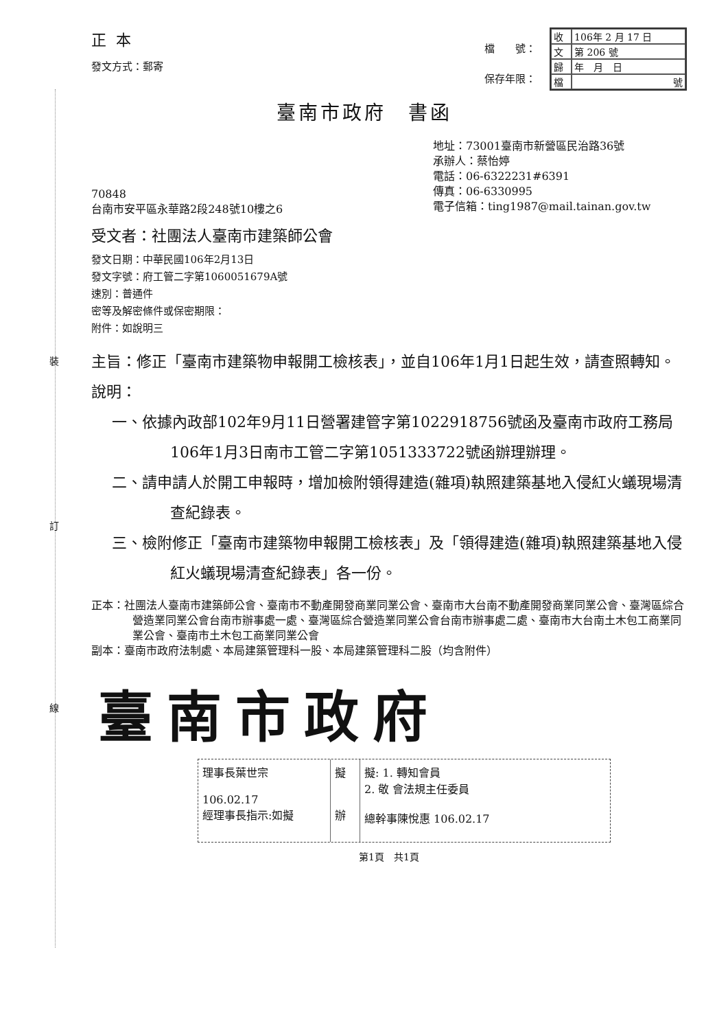裝
訂
線
正本
發文方式：郵寄
檔　　號：
保存年限：
| 收 | 106年 2 月 17 日 |
| 文 | 第 206 號 |
| 歸 | 年 月 日 |
| 檔 | 號 |
臺南市政府　書函
70848
台南市安平區永華路2段248號10樓之6
地址：73001臺南市新營區民治路36號
承辦人：蔡怡婷
電話：06-6322231#6391
傳真：06-6330995
電子信箱：ting1987@mail.tainan.gov.tw
受文者：社團法人臺南市建築師公會
發文日期：中華民國106年2月13日
發文字號：府工管二字第1060051679A號
速別：普通件
密等及解密條件或保密期限：
附件：如說明三
主旨：修正「臺南市建築物申報開工檢核表」，並自106年1月1日起生效，請查照轉知。
說明：
一、依據內政部102年9月11日營署建管字第1022918756號函及臺南市政府工務局106年1月3日南市工管二字第1051333722號函辦理辦理。
二、請申請人於開工申報時，增加檢附領得建造(雜項)執照建築基地入侵紅火蟻現場清查紀錄表。
三、檢附修正「臺南市建築物申報開工檢核表」及「領得建造(雜項)執照建築基地入侵紅火蟻現場清查紀錄表」各一份。
正本：社團法人臺南市建築師公會、臺南市不動產開發商業同業公會、臺南市大台南不動產開發商業同業公會、臺灣區綜合營造業同業公會台南市辦事處一處、臺灣區綜合營造業同業公會台南市辦事處二處、臺南市大台南土木包工商業同業公會、臺南市土木包工商業同業公會
副本：臺南市政府法制處、本局建築管理科一股、本局建築管理科二股（均含附件）
臺南市政府
理事長葉世宗
106.02.17
經理事長指示:如擬
擬
辦
擬: 1. 轉知會員
2. 敬 會法規主任委員
總幹事陳悅惠 106.02.17
第1頁　共1頁